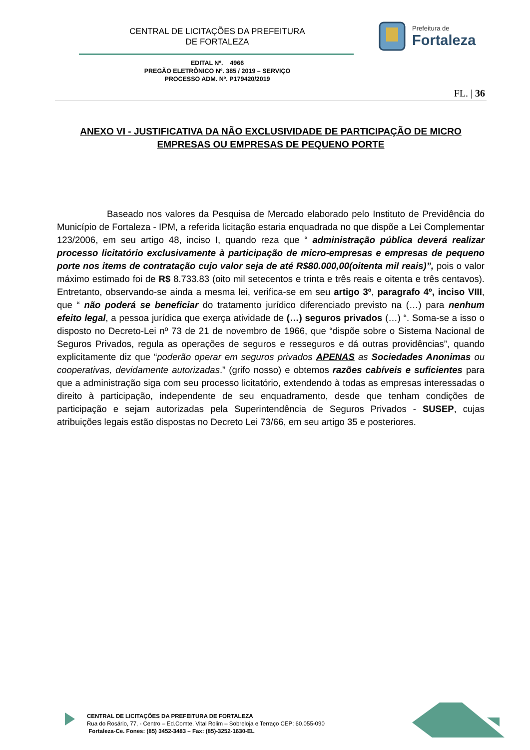CENTRAL DE LICITAÇÕES DA PREFEITURA
DE FORTALEZA
Prefeitura de
Fortaleza
EDITAL Nº. 4966
PREGÃO ELETRÔNICO Nº. 385 / 2019 – SERVIÇO
PROCESSO ADM. Nº. P179420/2019
FL. | 36
ANEXO VI - JUSTIFICATIVA DA NÃO EXCLUSIVIDADE DE PARTICIPAÇÃO DE MICRO EMPRESAS OU EMPRESAS DE PEQUENO PORTE
Baseado nos valores da Pesquisa de Mercado elaborado pelo Instituto de Previdência do Município de Fortaleza - IPM, a referida licitação estaria enquadrada no que dispõe a Lei Complementar 123/2006, em seu artigo 48, inciso I, quando reza que “ administração pública deverá realizar processo licitatório exclusivamente à participação de micro-empresas e empresas de pequeno porte nos items de contratação cujo valor seja de até R$80.000,00(oitenta mil reais)”, pois o valor máximo estimado foi de R$ 8.733.83 (oito mil setecentos e trinta e três reais e oitenta e três centavos). Entretanto, observando-se ainda a mesma lei, verifica-se em seu artigo 3º, paragrafo 4º, inciso VIII, que “ não poderá se beneficiar do tratamento jurídico diferenciado previsto na (…) para nenhum efeito legal, a pessoa jurídica que exerça atividade de (…) seguros privados (…) “. Soma-se a isso o disposto no Decreto-Lei nº 73 de 21 de novembro de 1966, que “dispõe sobre o Sistema Nacional de Seguros Privados, regula as operações de seguros e resseguros e dá outras providências”, quando explicitamente diz que “poderão operar em seguros privados APENAS as Sociedades Anonimas ou cooperativas, devidamente autorizadas.” (grifo nosso) e obtemos razões cabíveis e suficientes para que a administração siga com seu processo licitatório, extendendo à todas as empresas interessadas o direito à participação, independente de seu enquadramento, desde que tenham condições de participação e sejam autorizadas pela Superintendência de Seguros Privados - SUSEP, cujas atribuições legais estão dispostas no Decreto Lei 73/66, em seu artigo 35 e posteriores.
CENTRAL DE LICITAÇÕES DA PREFEITURA DE FORTALEZA
Rua do Rosário, 77, - Centro – Ed.Comte. Vital Rolim – Sobreloja e Terraço CEP: 60.055-090
Fortaleza-Ce. Fones: (85) 3452-3483 – Fax: (85)-3252-1630-EL